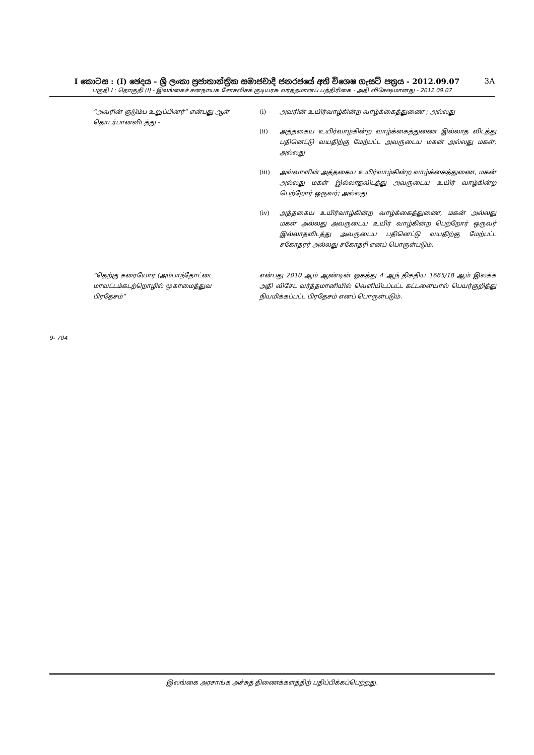I කොටස : (I) ඡෙදය - ශ්‍රී ලංකා ප්‍රජාතාන්ත්‍රික සමාජවාදී ජනරජයේ අති විශෙෂ ගැසට් පත්‍රය - 2012.09.07 3A
பகுதி I : தொகுதி (I) - இலங்கைச் சனநாயக சோசலிசக் குடியரசு வர்த்தமானப் பத்திரிகை - அதி விசேஷமானது - 2012.09.07
“அவரின் குடும்ப உறுப்பினர்” என்பது ஆள் தொடர்பானவிடத்து -
(i) அவரின் உயிர்வாழ்கின்ற வாழ்க்கைத்துணை ; அல்லது
(ii) அத்தகைய உயிர்வாழ்கின்ற வாழ்க்கைத்துணை இல்லாத விடத்து பதினெட்டு வயதிற்கு மேற்பட்ட அவருடைய மகன் அல்லது மகள்; அல்லது
(iii) அவ்வாளின் அத்தகைய உயிர்வாழ்கின்ற வாழ்க்கைத்துணை, மகன் அல்லது மகள் இல்லாதவிடத்து அவருடைய உயிர் வாழ்கின்ற பெற்றோர் ஒருவர்; அல்லது
(iv) அத்தகைய உயிர்வாழ்கின்ற வாழ்க்கைத்துணை, மகன் அல்லது மகள் அல்லது அவருடைய உயிர் வாழ்கின்ற பெற்றோர் ஒருவர் இல்லாதவிடத்து அவருடைய பதினெட்டு வயதிற்கு மேற்பட்ட சகோதரர் அல்லது சகோதரி எனப் பொருள்படும்.
“தெற்கு கரையோர (அம்பாந்தோட்டை மாவட்டம்கடற்றொழில் முகாமைத்துவ பிரதேசம்”
என்பது 2010 ஆம் ஆண்டின் ஓகத்து 4 ஆந் திகதிய 1665/18 ஆம் இலக்க அதி விசேட வர்த்தமானியில் வெளியிடப்பட்ட கட்டளையால் பெயர்குறித்து நியமிக்கப்பட்ட பிரதேசம் எனப் பொருள்படும்.
9- 704
இலங்கை அரசாங்க அச்சுத் திணைக்களத்திற் பதிப்பிக்கப்பெற்றது.